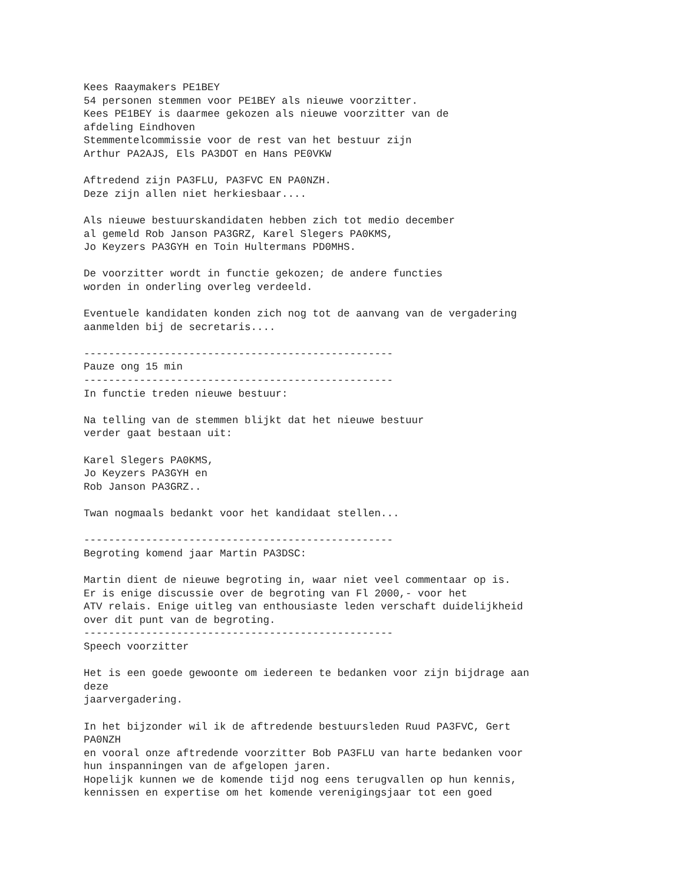Kees Raaymakers PE1BEY
54 personen stemmen voor PE1BEY als nieuwe voorzitter.
Kees PE1BEY is daarmee gekozen als nieuwe voorzitter van de
afdeling Eindhoven
Stemmentelcommissie voor de rest van het bestuur zijn
Arthur PA2AJS, Els PA3DOT en Hans PE0VKW

Aftredend zijn PA3FLU, PA3FVC EN PA0NZH.
Deze zijn allen niet herkiesbaar....

Als nieuwe bestuurskandidaten hebben zich tot medio december
al gemeld Rob Janson PA3GRZ, Karel Slegers PA0KMS,
Jo Keyzers PA3GYH en Toin Hultermans PD0MHS.

De voorzitter wordt in functie gekozen; de andere functies
worden in onderling overleg verdeeld.

Eventuele kandidaten konden zich nog tot de aanvang van de vergadering
aanmelden bij de secretaris....

--------------------------------------------------
Pauze ong 15 min
--------------------------------------------------
In functie treden nieuwe bestuur:

Na telling van de stemmen blijkt dat het nieuwe bestuur
verder gaat bestaan uit:

Karel Slegers PA0KMS,
Jo Keyzers PA3GYH en
Rob Janson PA3GRZ..

Twan nogmaals bedankt voor het kandidaat stellen...

--------------------------------------------------
Begroting komend jaar Martin PA3DSC:

Martin dient de nieuwe begroting in, waar niet veel commentaar op is.
Er is enige discussie over de begroting van Fl 2000,- voor het
ATV relais. Enige uitleg van enthousiaste leden verschaft duidelijkheid
over dit punt van de begroting.
--------------------------------------------------
Speech voorzitter

Het is een goede gewoonte om iedereen te bedanken voor zijn bijdrage aan
deze
jaarvergadering.

In het bijzonder wil ik de aftredende bestuursleden Ruud PA3FVC, Gert
PA0NZH
en vooral onze aftredende voorzitter Bob PA3FLU van harte bedanken voor
hun inspanningen van de afgelopen jaren.
Hopelijk kunnen we de komende tijd nog eens terugvallen op hun kennis,
kennissen en expertise om het komende verenigingsjaar tot een goed